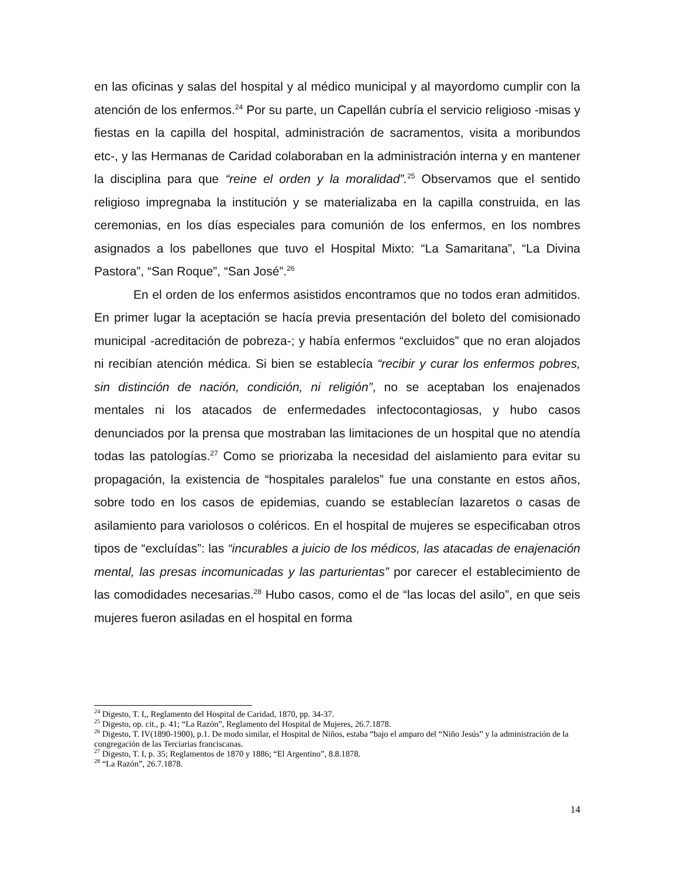en las oficinas y salas del hospital y al médico municipal y al mayordomo cumplir con la atención de los enfermos.<sup>24</sup> Por su parte, un Capellán cubría el servicio religioso -misas y fiestas en la capilla del hospital, administración de sacramentos, visita a moribundos etc-, y las Hermanas de Caridad colaboraban en la administración interna y en mantener la disciplina para que “reine el orden y la moralidad”.<sup>25</sup> Observamos que el sentido religioso impregnaba la institución y se materializaba en la capilla construida, en las ceremonias, en los días especiales para comunión de los enfermos, en los nombres asignados a los pabellones que tuvo el Hospital Mixto: “La Samaritana”, “La Divina Pastora”, “San Roque”, “San José”.<sup>26</sup>
En el orden de los enfermos asistidos encontramos que no todos eran admitidos. En primer lugar la aceptación se hacía previa presentación del boleto del comisionado municipal -acreditación de pobreza-; y había enfermos “excluidos” que no eran alojados ni recibían atención médica. Si bien se establecía “recibir y curar los enfermos pobres, sin distinción de nación, condición, ni religión”, no se aceptaban los enajenados mentales ni los atacados de enfermedades infectocontagiosas, y hubo casos denunciados por la prensa que mostraban las limitaciones de un hospital que no atendía todas las patologías.<sup>27</sup> Como se priorizaba la necesidad del aislamiento para evitar su propagación, la existencia de “hospitales paralelos” fue una constante en estos años, sobre todo en los casos de epidemias, cuando se establecían lazaretos o casas de asilamiento para variolosos o coléricos. En el hospital de mujeres se especificaban otros tipos de “excluídas”: las “incurables a juicio de los médicos, las atacadas de enajenación mental, las presas incomunicadas y las parturientas” por carecer el establecimiento de las comodidades necesarias.<sup>28</sup> Hubo casos, como el de “las locas del asilo”, en que seis mujeres fueron asiladas en el hospital en forma
<sup>24</sup> Digesto, T. I,, Reglamento del Hospital de Caridad, 1870, pp. 34-37.
<sup>25</sup> Digesto, op. cit., p. 41; “La Razón”, Reglamento del Hospital de Mujeres, 26.7.1878.
<sup>26</sup> Digesto, T. IV(1890-1900), p.1. De modo similar, el Hospital de Niños, estaba “bajo el amparo del “Niño Jesús” y la administración de la congregación de las Terciarias franciscanas.
<sup>27</sup> Digesto, T. I, p. 35; Reglamentos de 1870 y 1886; “El Argentino”, 8.8.1878.
<sup>28</sup> “La Razón”, 26.7.1878.
14